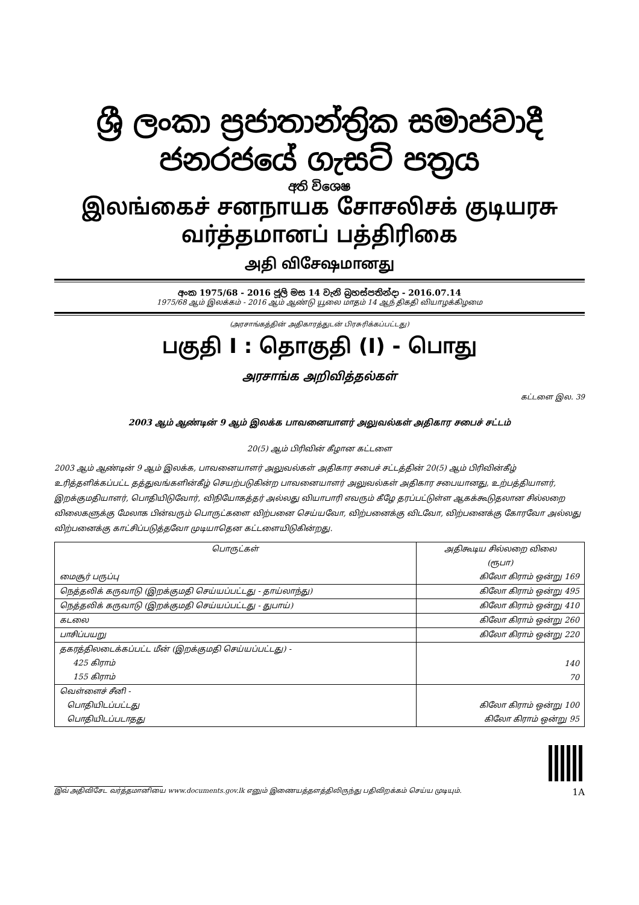ශ්‍රී ලංකා ප්‍රජාතාන්ත්‍රික සමාජවාදී ජනරජයේ ගැසට් පත්‍රය
අති විශෙෂ
இலங்கைச் சனநாயக சோசலிசக் குடியரசு வர்த்தமானப் பத்திரிகை
அதி விசேஷமானது
අංක 1975/68 - 2016 ජූලි මස 14 වැනි බ්‍රහස්පතින්දා - 2016.07.14
1975/68 ஆம் இலக்கம் - 2016 ஆம் ஆண்டு யூலை மாதம் 14 ஆந் திகதி வியாழக்கிழமை
(அரசாங்கத்தின் அதிகாரத்துடன் பிரசுரிக்கப்பட்டது)
பகுதி I : தொகுதி (I) - பொது
அரசாங்க அறிவித்தல்கள்
கட்டளை இல. 39
2003 ஆம் ஆண்டின் 9 ஆம் இலக்க பாவனையாளர் அலுவல்கள் அதிகார சபைச் சட்டம்
20(5) ஆம் பிரிவின் கீழான கட்டளை
2003 ஆம் ஆண்டின் 9 ஆம் இலக்க, பாவனையாளர் அலுவல்கள் அதிகார சபைச் சட்டத்தின் 20(5) ஆம் பிரிவின்கீழ் உரித்தளிக்கப்பட்ட தத்துவங்களின்கீழ் செயற்படுகின்ற பாவனையாளர் அலுவல்கள் அதிகார சபையானது, உற்பத்தியாளர், இறக்குமதியாளர், பொதியிடுவோர், விநியோகத்தர் அல்லது வியாபாரி எவரும் கீழே தரப்பட்டுள்ள ஆகக்கூடுதலான சில்லறை விலைகளுக்கு மேலாக பின்வரும் பொருட்களை விற்பனை செய்யவோ, விற்பனைக்கு விடவோ, விற்பனைக்கு கோரவோ அல்லது விற்பனைக்கு காட்சிப்படுத்தவோ முடியாதென கட்டளையிடுகின்றது.
| பொருட்கள் | அதிகூடிய சில்லறை விலை |
| --- | --- |
| | (ரூபா) |
| மைசூர் பருப்பு | கிலோ கிராம் ஒன்று 169 |
| நெத்தலிக் கருவாடு (இறக்குமதி செய்யப்பட்டது - தாய்லாந்து) | கிலோ கிராம் ஒன்று 495 |
| நெத்தலிக் கருவாடு (இறக்குமதி செய்யப்பட்டது - துபாய்) | கிலோ கிராம் ஒன்று 410 |
| கடலை | கிலோ கிராம் ஒன்று 260 |
| பாசிப்பயறு | கிலோ கிராம் ஒன்று 220 |
| தகரத்திலடைக்கப்பட்ட மீன் (இறக்குமதி செய்யப்பட்டது) - | |
| 425 கிராம் | 140 |
| 155 கிராம் | 70 |
| வெள்ளைச் சீனி - | |
| பொதியிடப்பட்டது | கிலோ கிராம் ஒன்று 100 |
| பொதியிடப்படாதது | கிலோ கிராம் ஒன்று 95 |
இவ் அதிவிசேட வர்த்தமானியை www.documents.gov.lk எனும் இணையத்தளத்திலிருந்து பதிவிறக்கம் செய்ய முடியும். 1A